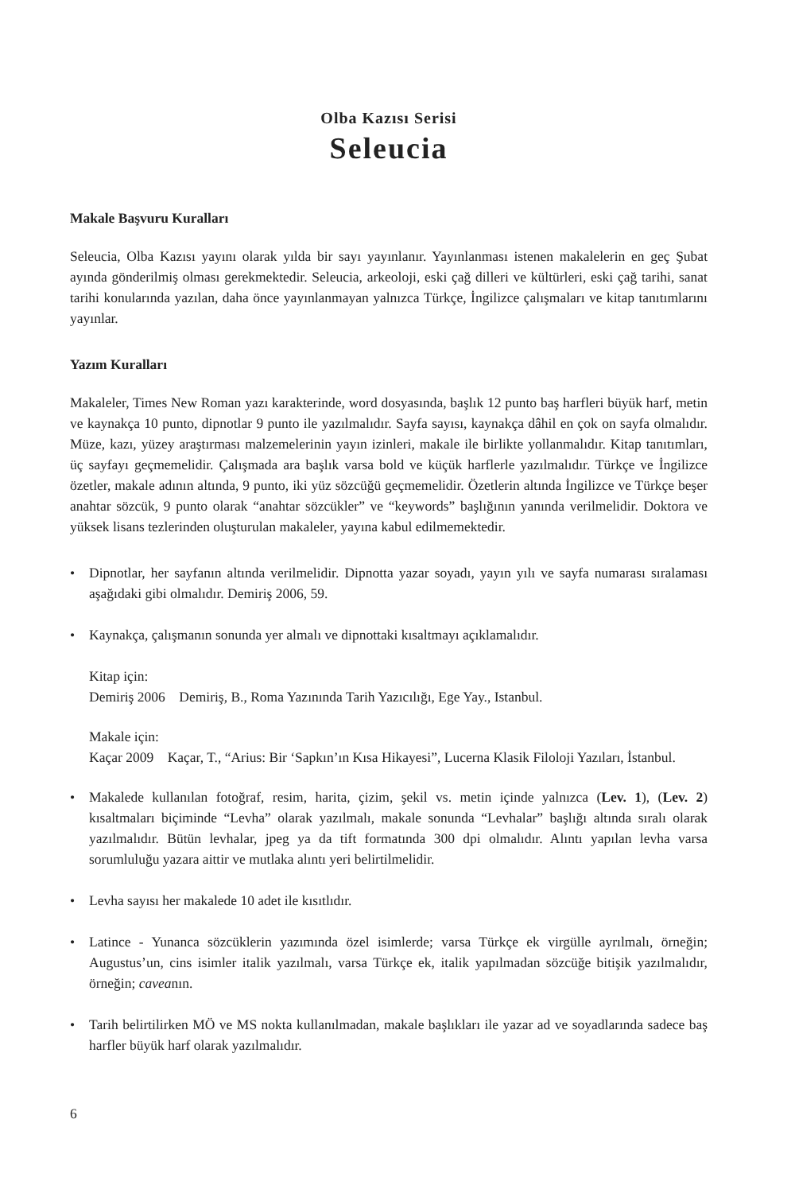Olba Kazısı Serisi
Seleucia
Makale Başvuru Kuralları
Seleucia, Olba Kazısı yayını olarak yılda bir sayı yayınlanır. Yayınlanması istenen makalelerin en geç Şubat ayında gönderilmiş olması gerekmektedir. Seleucia, arkeoloji, eski çağ dilleri ve kültürleri, eski çağ tarihi, sanat tarihi konularında yazılan, daha önce yayınlanmayan yalnızca Türkçe, İngilizce çalışmaları ve kitap tanıtımlarını yayınlar.
Yazım Kuralları
Makaleler, Times New Roman yazı karakterinde, word dosyasında, başlık 12 punto baş harfleri büyük harf, metin ve kaynakça 10 punto, dipnotlar 9 punto ile yazılmalıdır. Sayfa sayısı, kaynakça dâhil en çok on sayfa olmalıdır. Müze, kazı, yüzey araştırması malzemelerinin yayın izinleri, makale ile birlikte yollanmalıdır. Kitap tanıtımları, üç sayfayı geçmemelidir. Çalışmada ara başlık varsa bold ve küçük harflerle yazılmalıdır. Türkçe ve İngilizce özetler, makale adının altında, 9 punto, iki yüz sözcüğü geçmemelidir. Özetlerin altında İngilizce ve Türkçe beşer anahtar sözcük, 9 punto olarak “anahtar sözcükler” ve “keywords” başlığının yanında verilmelidir. Doktora ve yüksek lisans tezlerinden oluşturulan makaleler, yayına kabul edilmemektedir.
• Dipnotlar, her sayfanın altında verilmelidir. Dipnotta yazar soyadı, yayın yılı ve sayfa numarası sıralaması aşağıdaki gibi olmalıdır. Demiriş 2006, 59.
• Kaynakça, çalışmanın sonunda yer almalı ve dipnottaki kısaltmayı açıklamalıdır.
Kitap için:
Demiriş 2006 Demiriş, B., Roma Yazınında Tarih Yazıcılığı, Ege Yay., Istanbul.
Makale için:
Kaçar 2009 Kaçar, T., “Arius: Bir ‘Sapkın’ın Kısa Hikayesi”, Lucerna Klasik Filoloji Yazıları, İstanbul.
• Makalede kullanılan fotoğraf, resim, harita, çizim, şekil vs. metin içinde yalnızca (Lev. 1), (Lev. 2) kısaltmaları biçiminde “Levha” olarak yazılmalı, makale sonunda “Levhalar” başlığı altında sıralı olarak yazılmalıdır. Bütün levhalar, jpeg ya da tift formatında 300 dpi olmalıdır. Alıntı yapılan levha varsa sorumluluğu yazara aittir ve mutlaka alıntı yeri belirtilmelidir.
• Levha sayısı her makalede 10 adet ile kısıtlıdır.
• Latince - Yunanca sözcüklerin yazımında özel isimlerde; varsa Türkçe ek virgülle ayrılmalı, örneğin; Augustus’un, cins isimler italik yazılmalı, varsa Türkçe ek, italik yapılmadan sözcüğe bitişik yazılmalıdır, örneğin; caveanın.
• Tarih belirtilirken MÖ ve MS nokta kullanılmadan, makale başlıkları ile yazar ad ve soyadlarında sadece baş harfler büyük harf olarak yazılmalıdır.
6